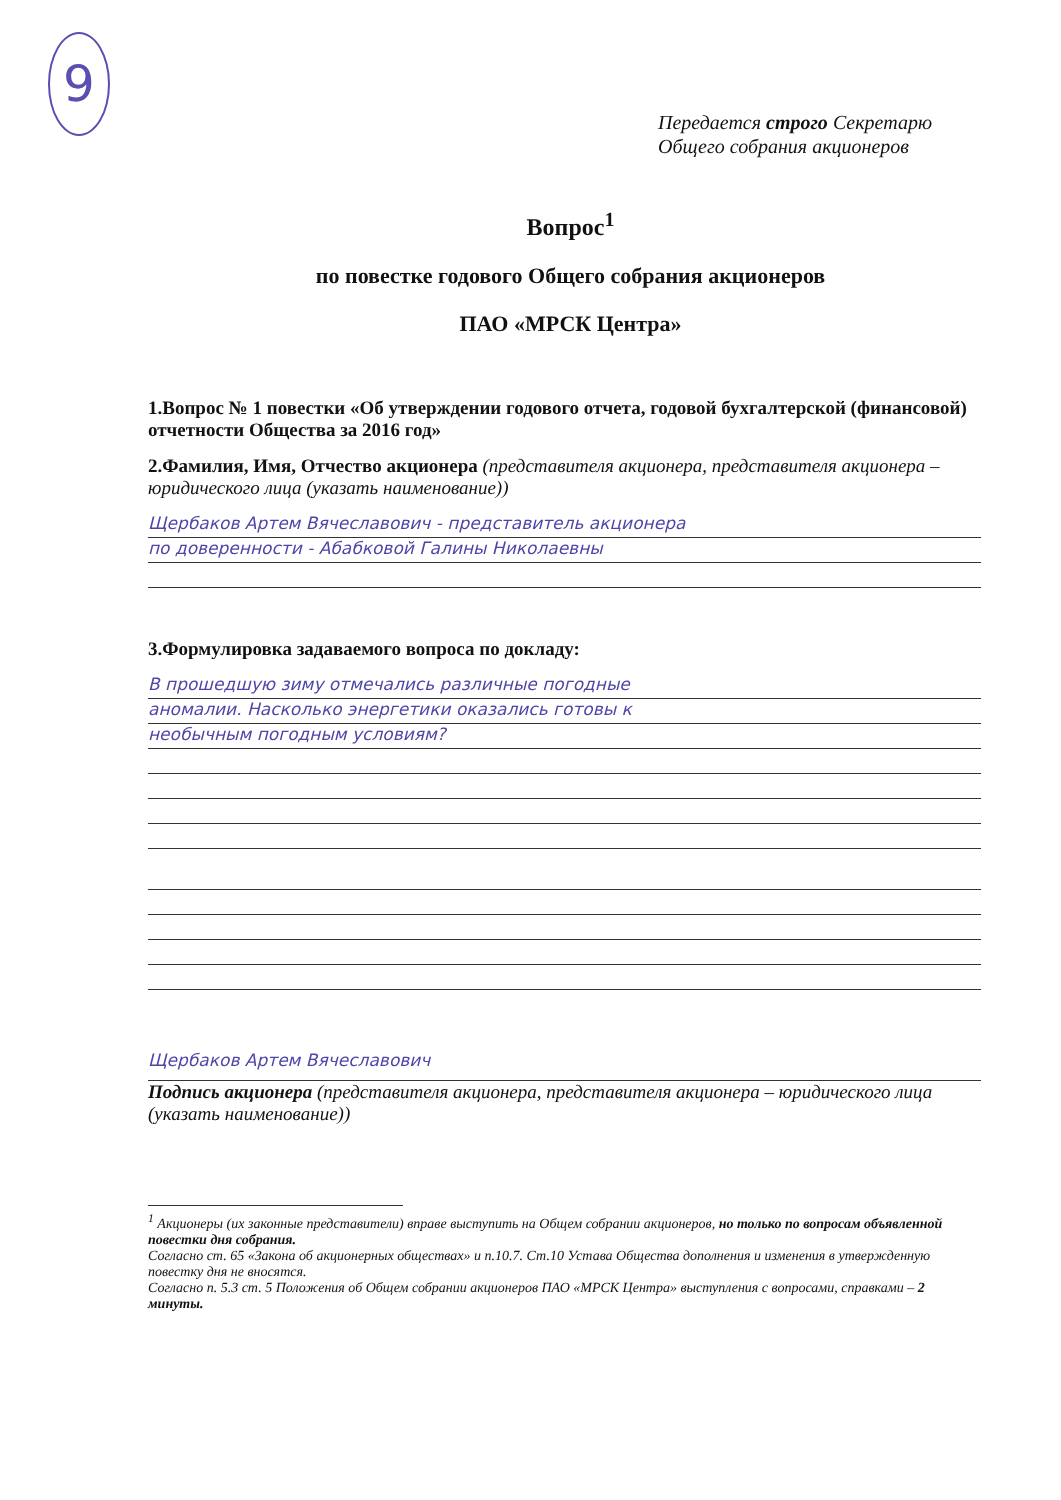9
Передается строго Секретарю
Общего собрания акционеров
Вопрос<sup>1</sup>
по повестке годового Общего собрания акционеров
ПАО «МРСК Центра»
1.Вопрос № 1 повестки «Об утверждении годового отчета, годовой бухгалтерской (финансовой) отчетности Общества за 2016 год»
2.Фамилия, Имя, Отчество акционера (представителя акционера, представителя акционера – юридического лица (указать наименование))
Щербаков Артем Вячеславович - представитель акционера
по доверенности - Абабковой Галины Николаевны
3.Формулировка задаваемого вопроса по докладу:
В прошедшую зиму отмечались различные погодные
аномалии. Насколько энергетики оказались готовы к
необычным погодным условиям?
Щербаков Артем Вячеславович
Подпись акционера (представителя акционера, представителя акционера – юридического лица (указать наименование))
<sup>1</sup> Акционеры (их законные представители) вправе выступить на Общем собрании акционеров, но только по вопросам объявленной повестки дня собрания.
Согласно ст. 65 «Закона об акционерных обществах» и п.10.7. Ст.10 Устава Общества дополнения и изменения в утвержденную повестку дня не вносятся.
Согласно п. 5.3 ст. 5 Положения об Общем собрании акционеров ПАО «МРСК Центра» выступления с вопросами, справками – 2 минуты.